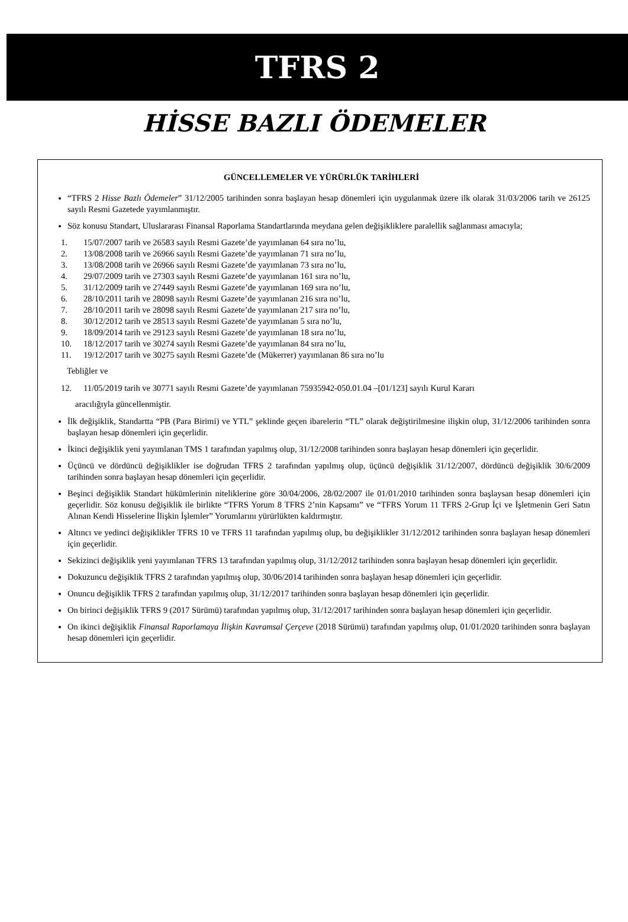TFRS 2
HİSSE BAZLI ÖDEMELER
GÜNCELLEMELER VE YÜRÜRLÜK TARİHLERİ
“TFRS 2 Hisse Bazlı Ödemeler” 31/12/2005 tarihinden sonra başlayan hesap dönemleri için uygulanmak üzere ilk olarak 31/03/2006 tarih ve 26125 sayılı Resmi Gazetede yayımlanmıştır.
Söz konusu Standart, Uluslararası Finansal Raporlama Standartlarında meydana gelen değişikliklere paralellik sağlanması amacıyla;
1. 15/07/2007 tarih ve 26583 sayılı Resmi Gazete’de yayımlanan 64 sıra no’lu,
2. 13/08/2008 tarih ve 26966 sayılı Resmi Gazete’de yayımlanan 71 sıra no’lu,
3. 13/08/2008 tarih ve 26966 sayılı Resmi Gazete’de yayımlanan 73 sıra no’lu,
4. 29/07/2009 tarih ve 27303 sayılı Resmi Gazete’de yayımlanan 161 sıra no’lu,
5. 31/12/2009 tarih ve 27449 sayılı Resmi Gazete’de yayımlanan 169 sıra no’lu,
6. 28/10/2011 tarih ve 28098 sayılı Resmi Gazete’de yayımlanan 216 sıra no’lu,
7. 28/10/2011 tarih ve 28098 sayılı Resmi Gazete’de yayımlanan 217 sıra no’lu,
8. 30/12/2012 tarih ve 28513 sayılı Resmi Gazete’de yayımlanan 5 sıra no’lu,
9. 18/09/2014 tarih ve 29123 sayılı Resmi Gazete’de yayımlanan 18 sıra no’lu,
10. 18/12/2017 tarih ve 30274 sayılı Resmi Gazete’de yayımlanan 84 sıra no’lu,
11. 19/12/2017 tarih ve 30275 sayılı Resmi Gazete’de (Mükerrer) yayımlanan 86 sıra no’lu
Tebliğler ve
12. 11/05/2019 tarih ve 30771 sayılı Resmi Gazete’de yayımlanan 75935942-050.01.04 –[01/123] sayılı Kurul Kararı
aracılığıyla güncellenmiştir.
İlk değişiklik, Standartta “PB (Para Birimi) ve YTL” şeklinde geçen ibarelerin “TL” olarak değiştirilmesine ilişkin olup, 31/12/2006 tarihinden sonra başlayan hesap dönemleri için geçerlidir.
İkinci değişiklik yeni yayımlanan TMS 1 tarafından yapılmış olup, 31/12/2008 tarihinden sonra başlayan hesap dönemleri için geçerlidir.
Üçüncü ve dördüncü değişiklikler ise doğrudan TFRS 2 tarafından yapılmış olup, üçüncü değişiklik 31/12/2007, dördüncü değişiklik 30/6/2009 tarihinden sonra başlayan hesap dönemleri için geçerlidir.
Beşinci değişiklik Standart hükümlerinin niteliklerine göre 30/04/2006, 28/02/2007 ile 01/01/2010 tarihinden sonra başlaysan hesap dönemleri için geçerlidir. Söz konusu değişiklik ile birlikte “TFRS Yorum 8 TFRS 2’nin Kapsamı” ve “TFRS Yorum 11 TFRS 2-Grup İçi ve İşletmenin Geri Satın Alınan Kendi Hisselerine İlişkin İşlemler” Yorumlarını yürürlükten kaldırmıştır.
Altıncı ve yedinci değişiklikler TFRS 10 ve TFRS 11 tarafından yapılmış olup, bu değişiklikler 31/12/2012 tarihinden sonra başlayan hesap dönemleri için geçerlidir.
Sekizinci değişiklik yeni yayımlanan TFRS 13 tarafından yapılmış olup, 31/12/2012 tarihinden sonra başlayan hesap dönemleri için geçerlidir.
Dokuzuncu değişiklik TFRS 2 tarafından yapılmış olup, 30/06/2014 tarihinden sonra başlayan hesap dönemleri için geçerlidir.
Onuncu değişiklik TFRS 2 tarafından yapılmış olup, 31/12/2017 tarihinden sonra başlayan hesap dönemleri için geçerlidir.
On birinci değişiklik TFRS 9 (2017 Sürümü) tarafından yapılmış olup, 31/12/2017 tarihinden sonra başlayan hesap dönemleri için geçerlidir.
On ikinci değişiklik Finansal Raporlamaya İlişkin Kavramsal Çerçeve (2018 Sürümü) tarafından yapılmış olup, 01/01/2020 tarihinden sonra başlayan hesap dönemleri için geçerlidir.